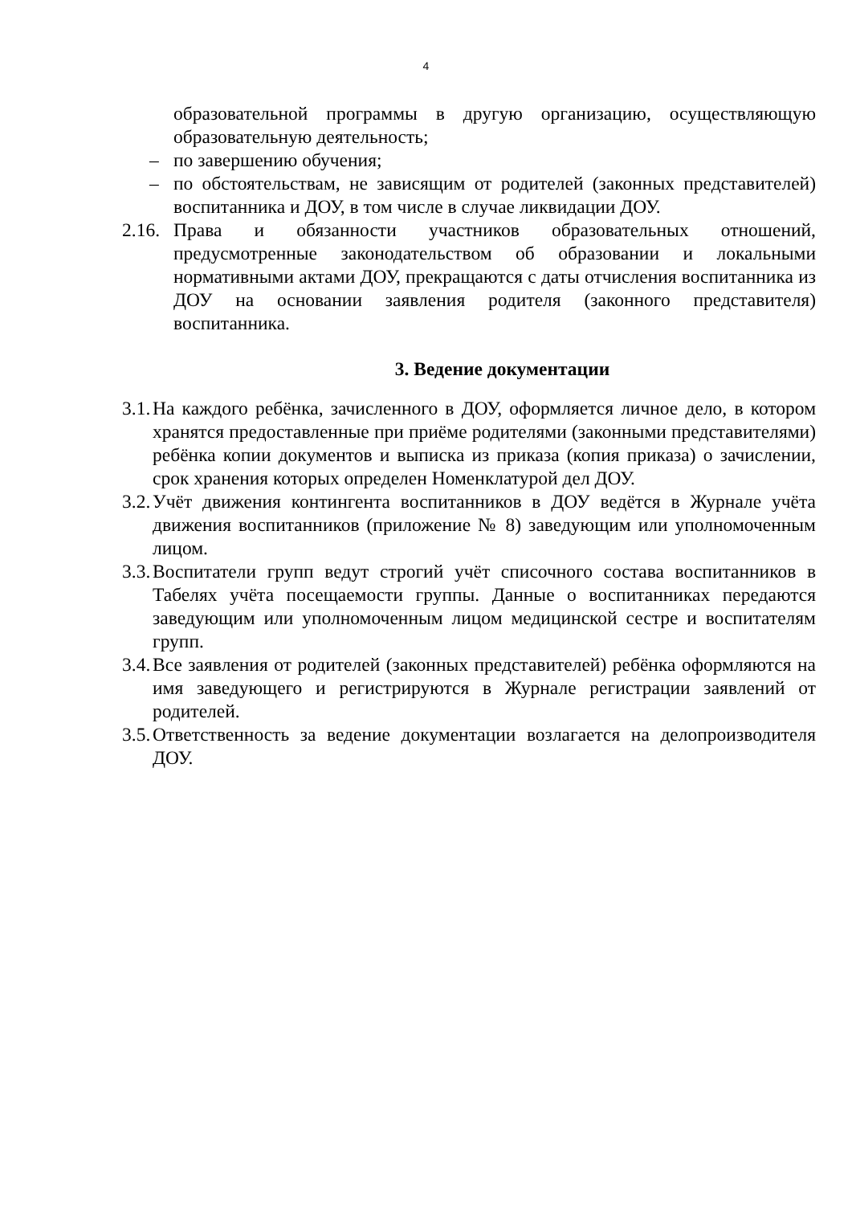4
образовательной программы в другую организацию, осуществляющую образовательную деятельность;
– по завершению обучения;
– по обстоятельствам, не зависящим от родителей (законных представителей) воспитанника и ДОУ, в том числе в случае ликвидации ДОУ.
2.16. Права и обязанности участников образовательных отношений, предусмотренные законодательством об образовании и локальными нормативными актами ДОУ, прекращаются с даты отчисления воспитанника из ДОУ на основании заявления родителя (законного представителя) воспитанника.
3. Ведение документации
3.1. На каждого ребёнка, зачисленного в ДОУ, оформляется личное дело, в котором хранятся предоставленные при приёме родителями (законными представителями) ребёнка копии документов и выписка из приказа (копия приказа) о зачислении, срок хранения которых определен Номенклатурой дел ДОУ.
3.2. Учёт движения контингента воспитанников в ДОУ ведётся в Журнале учёта движения воспитанников (приложение № 8) заведующим или уполномоченным лицом.
3.3. Воспитатели групп ведут строгий учёт списочного состава воспитанников в Табелях учёта посещаемости группы. Данные о воспитанниках передаются заведующим или уполномоченным лицом медицинской сестре и воспитателям групп.
3.4. Все заявления от родителей (законных представителей) ребёнка оформляются на имя заведующего и регистрируются в Журнале регистрации заявлений от родителей.
3.5. Ответственность за ведение документации возлагается на делопроизводителя ДОУ.